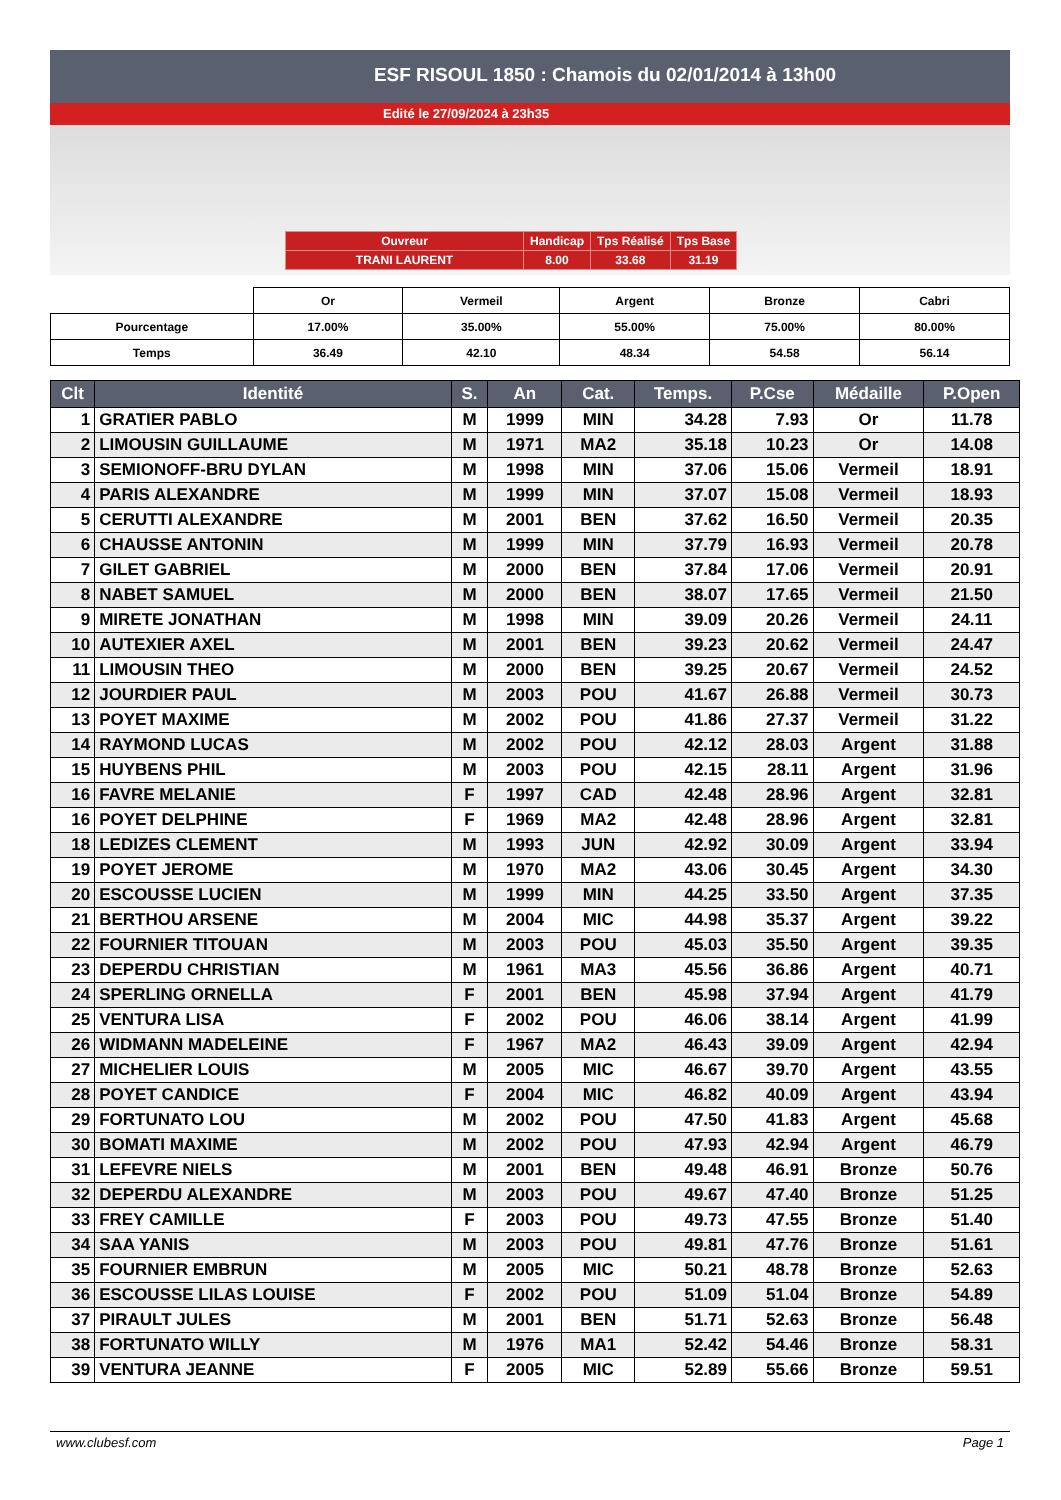ESF RISOUL 1850 : Chamois du 02/01/2014 à 13h00
Edité le 27/09/2024 à 23h35
| Ouvreur | Handicap | Tps Réalisé | Tps Base |
| TRANI LAURENT | 8.00 | 33.68 | 31.19 |
| | Or | Vermeil | Argent | Bronze | Cabri |
| Pourcentage | 17.00% | 35.00% | 55.00% | 75.00% | 80.00% |
| Temps | 36.49 | 42.10 | 48.34 | 54.58 | 56.14 |
| Clt | Identité | S. | An | Cat. | Temps. | P.Cse | Médaille | P.Open |
| --- | --- | --- | --- | --- | --- | --- | --- | --- |
| 1 | GRATIER PABLO | M | 1999 | MIN | 34.28 | 7.93 | Or | 11.78 |
| 2 | LIMOUSIN GUILLAUME | M | 1971 | MA2 | 35.18 | 10.23 | Or | 14.08 |
| 3 | SEMIONOFF-BRU DYLAN | M | 1998 | MIN | 37.06 | 15.06 | Vermeil | 18.91 |
| 4 | PARIS ALEXANDRE | M | 1999 | MIN | 37.07 | 15.08 | Vermeil | 18.93 |
| 5 | CERUTTI ALEXANDRE | M | 2001 | BEN | 37.62 | 16.50 | Vermeil | 20.35 |
| 6 | CHAUSSE ANTONIN | M | 1999 | MIN | 37.79 | 16.93 | Vermeil | 20.78 |
| 7 | GILET GABRIEL | M | 2000 | BEN | 37.84 | 17.06 | Vermeil | 20.91 |
| 8 | NABET SAMUEL | M | 2000 | BEN | 38.07 | 17.65 | Vermeil | 21.50 |
| 9 | MIRETE JONATHAN | M | 1998 | MIN | 39.09 | 20.26 | Vermeil | 24.11 |
| 10 | AUTEXIER AXEL | M | 2001 | BEN | 39.23 | 20.62 | Vermeil | 24.47 |
| 11 | LIMOUSIN THEO | M | 2000 | BEN | 39.25 | 20.67 | Vermeil | 24.52 |
| 12 | JOURDIER PAUL | M | 2003 | POU | 41.67 | 26.88 | Vermeil | 30.73 |
| 13 | POYET MAXIME | M | 2002 | POU | 41.86 | 27.37 | Vermeil | 31.22 |
| 14 | RAYMOND LUCAS | M | 2002 | POU | 42.12 | 28.03 | Argent | 31.88 |
| 15 | HUYBENS PHIL | M | 2003 | POU | 42.15 | 28.11 | Argent | 31.96 |
| 16 | FAVRE MELANIE | F | 1997 | CAD | 42.48 | 28.96 | Argent | 32.81 |
| 16 | POYET DELPHINE | F | 1969 | MA2 | 42.48 | 28.96 | Argent | 32.81 |
| 18 | LEDIZES CLEMENT | M | 1993 | JUN | 42.92 | 30.09 | Argent | 33.94 |
| 19 | POYET JEROME | M | 1970 | MA2 | 43.06 | 30.45 | Argent | 34.30 |
| 20 | ESCOUSSE LUCIEN | M | 1999 | MIN | 44.25 | 33.50 | Argent | 37.35 |
| 21 | BERTHOU ARSENE | M | 2004 | MIC | 44.98 | 35.37 | Argent | 39.22 |
| 22 | FOURNIER TITOUAN | M | 2003 | POU | 45.03 | 35.50 | Argent | 39.35 |
| 23 | DEPERDU CHRISTIAN | M | 1961 | MA3 | 45.56 | 36.86 | Argent | 40.71 |
| 24 | SPERLING ORNELLA | F | 2001 | BEN | 45.98 | 37.94 | Argent | 41.79 |
| 25 | VENTURA LISA | F | 2002 | POU | 46.06 | 38.14 | Argent | 41.99 |
| 26 | WIDMANN MADELEINE | F | 1967 | MA2 | 46.43 | 39.09 | Argent | 42.94 |
| 27 | MICHELIER LOUIS | M | 2005 | MIC | 46.67 | 39.70 | Argent | 43.55 |
| 28 | POYET CANDICE | F | 2004 | MIC | 46.82 | 40.09 | Argent | 43.94 |
| 29 | FORTUNATO LOU | M | 2002 | POU | 47.50 | 41.83 | Argent | 45.68 |
| 30 | BOMATI MAXIME | M | 2002 | POU | 47.93 | 42.94 | Argent | 46.79 |
| 31 | LEFEVRE NIELS | M | 2001 | BEN | 49.48 | 46.91 | Bronze | 50.76 |
| 32 | DEPERDU ALEXANDRE | M | 2003 | POU | 49.67 | 47.40 | Bronze | 51.25 |
| 33 | FREY CAMILLE | F | 2003 | POU | 49.73 | 47.55 | Bronze | 51.40 |
| 34 | SAA YANIS | M | 2003 | POU | 49.81 | 47.76 | Bronze | 51.61 |
| 35 | FOURNIER EMBRUN | M | 2005 | MIC | 50.21 | 48.78 | Bronze | 52.63 |
| 36 | ESCOUSSE LILAS LOUISE | F | 2002 | POU | 51.09 | 51.04 | Bronze | 54.89 |
| 37 | PIRAULT JULES | M | 2001 | BEN | 51.71 | 52.63 | Bronze | 56.48 |
| 38 | FORTUNATO WILLY | M | 1976 | MA1 | 52.42 | 54.46 | Bronze | 58.31 |
| 39 | VENTURA JEANNE | F | 2005 | MIC | 52.89 | 55.66 | Bronze | 59.51 |
www.clubesf.com Page 1